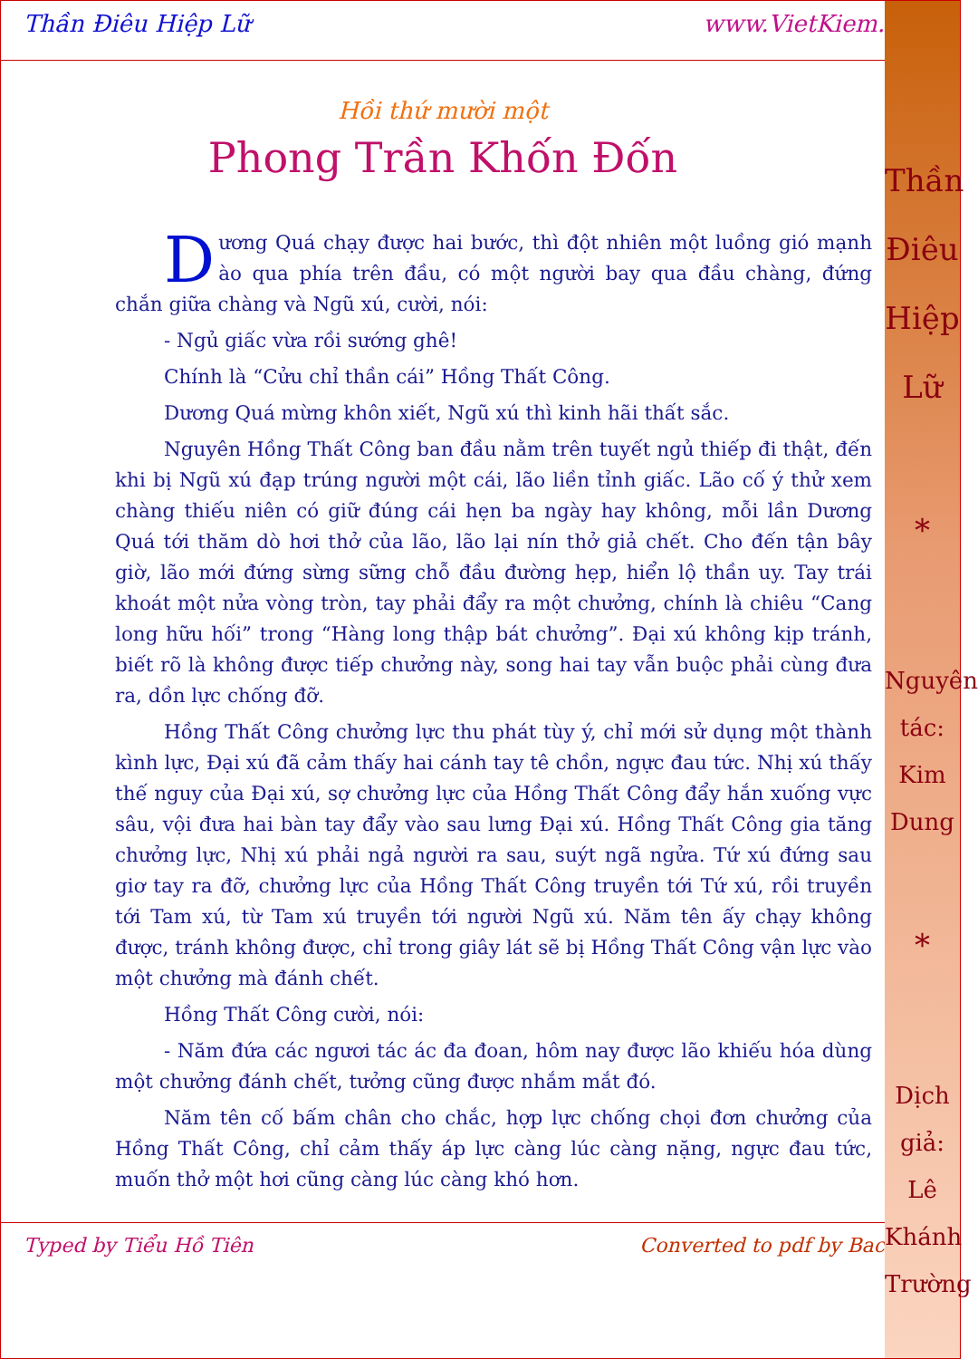Thần
Điêu
Hiệp
Lữ
*
Nguyên
tác:
Kim
Dung
*
Dịch
giả:
Lê
Khánh
Trường
Thần Điêu Hiệp Lữ www.VietKiem.
Hồi thứ mười một
Phong Trần Khốn Đốn
Dương Quá chạy được hai bước, thì đột nhiên một luồng gió mạnh ào qua phía trên đầu, có một người bay qua đầu chàng, đứng chắn giữa chàng và Ngũ xú, cười, nói:
- Ngủ giấc vừa rồi sướng ghê!
Chính là “Cửu chỉ thần cái” Hồng Thất Công.
Dương Quá mừng khôn xiết, Ngũ xú thì kinh hãi thất sắc.
Nguyên Hồng Thất Công ban đầu nằm trên tuyết ngủ thiếp đi thật, đến khi bị Ngũ xú đạp trúng người một cái, lão liền tỉnh giấc. Lão cố ý thử xem chàng thiếu niên có giữ đúng cái hẹn ba ngày hay không, mỗi lần Dương Quá tới thăm dò hơi thở của lão, lão lại nín thở giả chết. Cho đến tận bây giờ, lão mới đứng sừng sững chỗ đầu đường hẹp, hiển lộ thần uy. Tay trái khoát một nửa vòng tròn, tay phải đẩy ra một chưởng, chính là chiêu “Cang long hữu hối” trong “Hàng long thập bát chưởng”. Đại xú không kịp tránh, biết rõ là không được tiếp chưởng này, song hai tay vẫn buộc phải cùng đưa ra, dồn lực chống đỡ.
Hồng Thất Công chưởng lực thu phát tùy ý, chỉ mới sử dụng một thành kình lực, Đại xú đã cảm thấy hai cánh tay tê chồn, ngực đau tức. Nhị xú thấy thế nguy của Đại xú, sợ chưởng lực của Hồng Thất Công đẩy hắn xuống vực sâu, vội đưa hai bàn tay đẩy vào sau lưng Đại xú. Hồng Thất Công gia tăng chưởng lực, Nhị xú phải ngả người ra sau, suýt ngã ngửa. Tứ xú đứng sau giơ tay ra đỡ, chưởng lực của Hồng Thất Công truyền tới Tứ xú, rồi truyền tới Tam xú, từ Tam xú truyền tới người Ngũ xú. Năm tên ấy chạy không được, tránh không được, chỉ trong giây lát sẽ bị Hồng Thất Công vận lực vào một chưởng mà đánh chết.
Hồng Thất Công cười, nói:
- Năm đứa các ngươi tác ác đa đoan, hôm nay được lão khiếu hóa dùng một chưởng đánh chết, tưởng cũng được nhắm mắt đó.
Năm tên cố bấm chân cho chắc, hợp lực chống chọi đơn chưởng của Hồng Thất Công, chỉ cảm thấy áp lực càng lúc càng nặng, ngực đau tức, muốn thở một hơi cũng càng lúc càng khó hơn.
Typed by Tiểu Hồ Tiên Converted to pdf by Bac